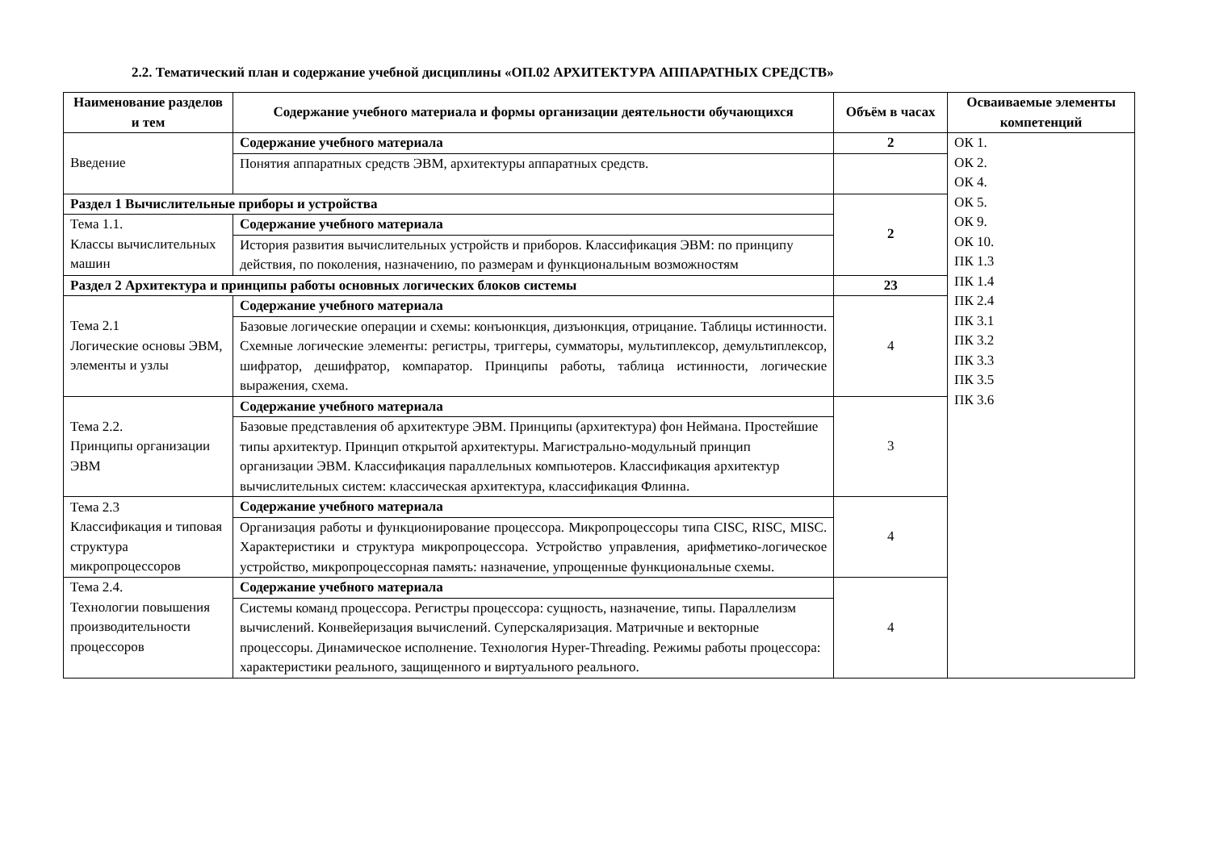2.2. Тематический план и содержание учебной дисциплины «ОП.02 АРХИТЕКТУРА АППАРАТНЫХ СРЕДСТВ»
| Наименование разделов и тем | Содержание учебного материала и формы организации деятельности обучающихся | Объём в часах | Осваиваемые элементы компетенций |
| --- | --- | --- | --- |
| Введение | Содержание учебного материала | 2 | ОК 1. ОК 2. ОК 4. ОК 5. ОК 9. ОК 10. ПК 1.3 ПК 1.4 ПК 2.4 ПК 3.1 ПК 3.2 ПК 3.3 ПК 3.5 ПК 3.6 |
| | Понятия аппаратных средств ЭВМ, архитектуры аппаратных средств. | | |
| Раздел 1 Вычислительные приборы и устройства | | 2 | |
| Тема 1.1. Классы вычислительных машин | Содержание учебного материала | | |
| | История развития вычислительных устройств и приборов. Классификация ЭВМ: по принципу действия, по поколения, назначению, по размерам и функциональным возможностям | | |
| Раздел 2 Архитектура и принципы работы основных логических блоков системы | | 23 | |
| Тема 2.1 Логические основы ЭВМ, элементы и узлы | Содержание учебного материала | 4 | |
| | Базовые логические операции и схемы: конъюнкция, дизъюнкция, отрицание. Таблицы истинности. Схемные логические элементы: регистры, триггеры, сумматоры, мультиплексор, демультиплексор, шифратор, дешифратор, компаратор. Принципы работы, таблица истинности, логические выражения, схема. | | |
| Тема 2.2. Принципы организации ЭВМ | Содержание учебного материала | 3 | |
| | Базовые представления об архитектуре ЭВМ. Принципы (архитектура) фон Неймана. Простейшие типы архитектур. Принцип открытой архитектуры. Магистрально-модульный принцип организации ЭВМ. Классификация параллельных компьютеров. Классификация архитектур вычислительных систем: классическая архитектура, классификация Флинна. | | |
| Тема 2.3 Классификация и типовая структура микропроцессоров | Содержание учебного материала | 4 | |
| | Организация работы и функционирование процессора. Микропроцессоры типа CISC, RISC, MISC. Характеристики и структура микропроцессора. Устройство управления, арифметико-логическое устройство, микропроцессорная память: назначение, упрощенные функциональные схемы. | | |
| Тема 2.4. Технологии повышения производительности процессоров | Содержание учебного материала | 4 | |
| | Системы команд процессора. Регистры процессора: сущность, назначение, типы. Параллелизм вычислений. Конвейеризация вычислений. Суперскаляризация. Матричные и векторные процессоры. Динамическое исполнение. Технология Hyper-Threading. Режимы работы процессора: характеристики реального, защищенного и виртуального реального. | | |